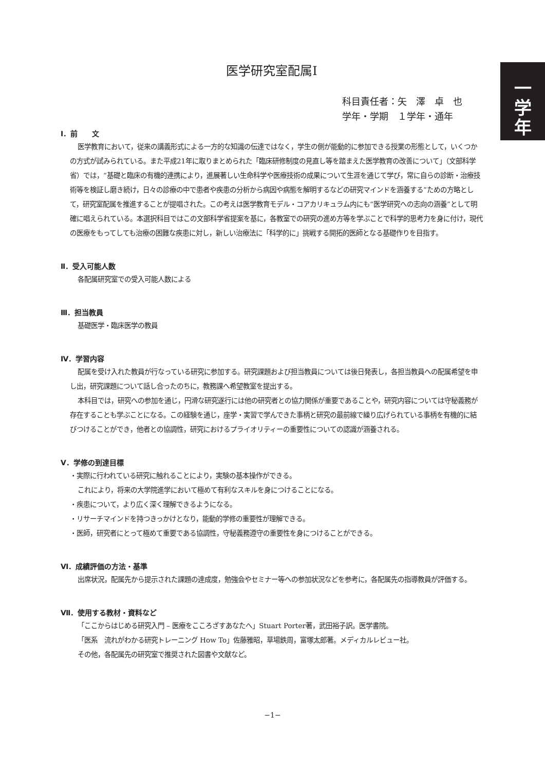一
学
年
医学研究室配属Ⅰ
科目責任者：矢　澤　卓　也
学年・学期　１学年・通年
Ⅰ．前　　文
医学教育において，従来の講義形式による一方的な知識の伝達ではなく，学生の側が能動的に参加できる授業の形態として，いくつかの方式が試みられている。また平成21年に取りまとめられた「臨床研修制度の見直し等を踏まえた医学教育の改善について」（文部科学省）では，“基礎と臨床の有機的連携により，進展著しい生命科学や医療技術の成果について生涯を通じて学び，常に自らの診断・治療技術等を検証し磨き続け，日々の診療の中で患者や疾患の分析から病因や病態を解明するなどの研究マインドを涵養する”ための方略として，研究室配属を推進することが提唱された。この考えは医学教育モデル・コアカリキュラム内にも“医学研究への志向の涵養”として明確に唱えられている。本選択科目ではこの文部科学省提案を基に，各教室での研究の進め方等を学ぶことで科学的思考力を身に付け，現代の医療をもってしても治療の困難な疾患に対し，新しい治療法に「科学的に」挑戦する開拓的医師となる基礎作りを目指す。
Ⅱ．受入可能人数
各配属研究室での受入可能人数による
Ⅲ．担当教員
基礎医学・臨床医学の教員
Ⅳ．学習内容
配属を受け入れた教員が行なっている研究に参加する。研究課題および担当教員については後日発表し，各担当教員への配属希望を申し出，研究課題について話し合ったのちに，教務課へ希望教室を提出する。
本科目では，研究への参加を通じ，円滑な研究遂行には他の研究者との協力関係が重要であることや，研究内容については守秘義務が存在することも学ぶことになる。この経験を通じ，座学・実習で学んできた事柄と研究の最前線で繰り広げられている事柄を有機的に結びつけることができ，他者との協調性，研究におけるプライオリティーの重要性についての認識が涵養される。
Ⅴ．学修の到達目標
・実際に行われている研究に触れることにより，実験の基本操作ができる。
これにより，将来の大学院進学において極めて有利なスキルを身につけることになる。
・疾患について，より広く深く理解できるようになる。
・リサーチマインドを持つきっかけとなり，能動的学修の重要性が理解できる。
・医師，研究者にとって極めて重要である協調性，守秘義務遵守の重要性を身につけることができる。
Ⅵ．成績評価の方法・基準
出席状況，配属先から提示された課題の達成度，勉強会やセミナー等への参加状況などを参考に，各配属先の指導教員が評価する。
Ⅶ．使用する教材・資料など
「ここからはじめる研究入門 – 医療をこころざすあなたへ」Stuart Porter著，武田裕子訳。医学書院。
「医系　流れがわかる研究トレーニング How To」佐藤雅昭，草場鉄周，富塚太郎著。メディカルレビュー社。
その他，各配属先の研究室で推奨された図書や文献など。
−1−